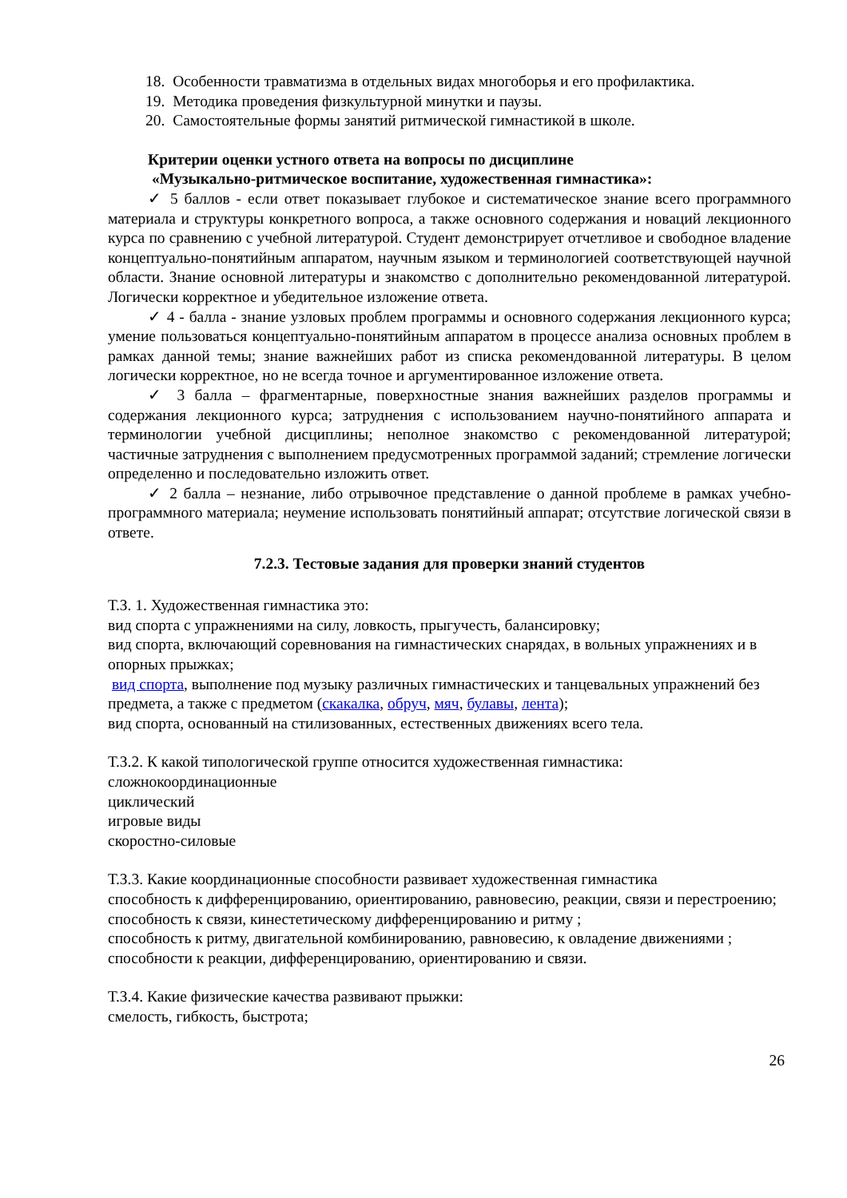18. Особенности травматизма в отдельных видах многоборья и его профилактика.
19. Методика проведения физкультурной минутки и паузы.
20. Самостоятельные формы занятий ритмической гимнастикой в школе.
Критерии оценки устного ответа на вопросы по дисциплине
«Музыкально-ритмическое воспитание, художественная гимнастика»:
✓ 5 баллов - если ответ показывает глубокое и систематическое знание всего программного материала и структуры конкретного вопроса, а также основного содержания и новаций лекционного курса по сравнению с учебной литературой. Студент демонстрирует отчетливое и свободное владение концептуально-понятийным аппаратом, научным языком и терминологией соответствующей научной области. Знание основной литературы и знакомство с дополнительно рекомендованной литературой. Логически корректное и убедительное изложение ответа.
✓ 4 - балла - знание узловых проблем программы и основного содержания лекционного курса; умение пользоваться концептуально-понятийным аппаратом в процессе анализа основных проблем в рамках данной темы; знание важнейших работ из списка рекомендованной литературы. В целом логически корректное, но не всегда точное и аргументированное изложение ответа.
✓ 3 балла – фрагментарные, поверхностные знания важнейших разделов программы и содержания лекционного курса; затруднения с использованием научно-понятийного аппарата и терминологии учебной дисциплины; неполное знакомство с рекомендованной литературой; частичные затруднения с выполнением предусмотренных программой заданий; стремление логически определенно и последовательно изложить ответ.
✓ 2 балла – незнание, либо отрывочное представление о данной проблеме в рамках учебно-программного материала; неумение использовать понятийный аппарат; отсутствие логической связи в ответе.
7.2.3. Тестовые задания для проверки знаний студентов
Т.З. 1. Художественная гимнастика это:
вид спорта с упражнениями на силу, ловкость, прыгучесть, балансировку;
вид спорта, включающий соревнования на гимнастических снарядах, в вольных упражнениях и в опорных прыжках;
вид спорта, выполнение под музыку различных гимнастических и танцевальных упражнений без предмета, а также с предметом (скакалка, обруч, мяч, булавы, лента);
вид спорта, основанный на стилизованных, естественных движениях всего тела.
Т.З.2. К какой типологической группе относится художественная гимнастика:
сложнокоординационные
циклический
игровые виды
скоростно-силовые
Т.З.3. Какие координационные способности развивает художественная гимнастика
способность к дифференцированию, ориентированию, равновесию, реакции, связи и перестроению;
способность к связи, кинестетическому дифференцированию и ритму ;
способность к ритму, двигательной комбинированию, равновесию, к овладение движениями ;
способности к реакции, дифференцированию, ориентированию и связи.
Т.З.4. Какие физические качества развивают прыжки:
смелость, гибкость, быстрота;
26